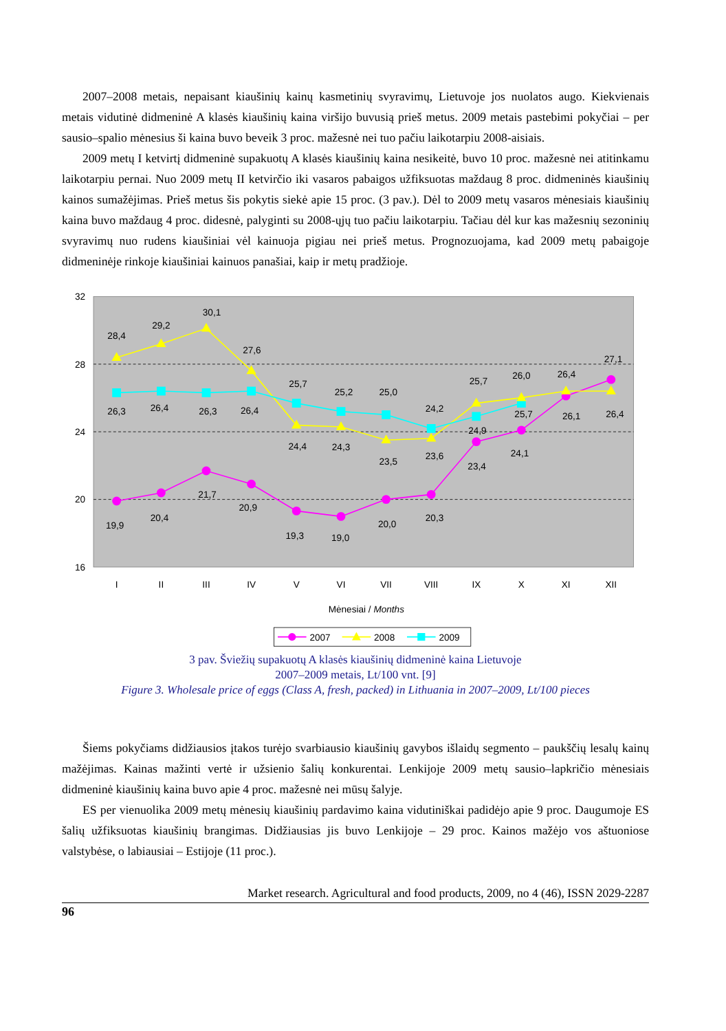2007–2008 metais, nepaisant kiaušinių kainų kasmetinių svyravimų, Lietuvoje jos nuolatos augo. Kiekvienais metais vidutinė didmeninė A klasės kiaušinių kaina viršijo buvusią prieš metus. 2009 metais pastebimi pokyčiai – per sausio–spalio mėnesius ši kaina buvo beveik 3 proc. mažesnė nei tuo pačiu laikotarpiu 2008-aisiais.
2009 metų I ketvirtį didmeninė supakuotų A klasės kiaušinių kaina nesikeitė, buvo 10 proc. mažesnė nei atitinkamu laikotarpiu pernai. Nuo 2009 metų II ketvirčio iki vasaros pabaigos užfiksuotas maždaug 8 proc. didmeninės kiaušinių kainos sumažėjimas. Prieš metus šis pokytis siekė apie 15 proc. (3 pav.). Dėl to 2009 metų vasaros mėnesiais kiaušinių kaina buvo maždaug 4 proc. didesnė, palyginti su 2008-ųjų tuo pačiu laikotarpiu. Tačiau dėl kur kas mažesnių sezoninių svyravimų nuo rudens kiaušiniai vėl kainuoja pigiau nei prieš metus. Prognozuojama, kad 2009 metų pabaigoje didmeninėje rinkoje kiaušiniai kainuos panašiai, kaip ir metų pradžioje.
32
28
24
20
16
28,4
29,2
30,1
27,6
25,7
25,2
25,0
24,2
25,7
26,0
26,4
27,1
26,3
26,4
26,3
26,4
24,4
24,3
23,5
23,6
24,9
25,7
26,1
26,4
19,9
20,4
21,7
20,9
19,3
19,0
20,0
20,3
23,4
24,1
I
II
III
IV
V
VI
VII
VIII
IX
X
XI
XII
Mėnesiai / Months
2007
2008
2009
3 pav. Šviežių supakuotų A klasės kiaušinių didmeninė kaina Lietuvoje
2007–2009 metais, Lt/100 vnt. [9]
Figure 3. Wholesale price of eggs (Class A, fresh, packed) in Lithuania in 2007–2009, Lt/100 pieces
Šiems pokyčiams didžiausios įtakos turėjo svarbiausio kiaušinių gavybos išlaidų segmento – paukščių lesalų kainų mažėjimas. Kainas mažinti vertė ir užsienio šalių konkurentai. Lenkijoje 2009 metų sausio–lapkričio mėnesiais didmeninė kiaušinių kaina buvo apie 4 proc. mažesnė nei mūsų šalyje.
ES per vienuolika 2009 metų mėnesių kiaušinių pardavimo kaina vidutiniškai padidėjo apie 9 proc. Daugumoje ES šalių užfiksuotas kiaušinių brangimas. Didžiausias jis buvo Lenkijoje – 29 proc. Kainos mažėjo vos aštuoniose valstybėse, o labiausiai – Estijoje (11 proc.).
Market research. Agricultural and food products, 2009, no 4 (46), ISSN 2029-2287
96